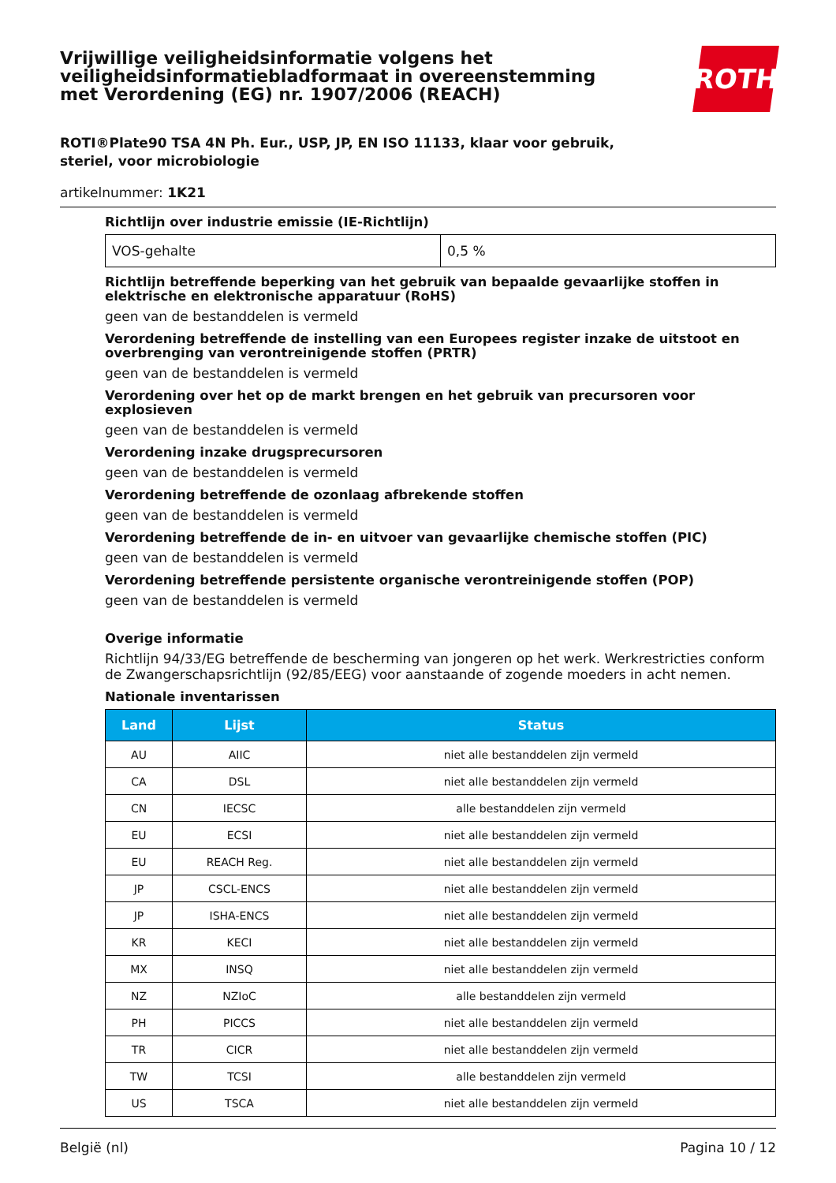Vrijwillige veiligheidsinformatie volgens het
veiligheidsinformatiebladformaat in overeenstemming
met Verordening (EG) nr. 1907/2006 (REACH)
ROTH
ROTI®Plate90 TSA 4N Ph. Eur., USP, JP, EN ISO 11133, klaar voor gebruik,
steriel, voor microbiologie
artikelnummer: 1K21
Richtlijn over industrie emissie (IE-Richtlijn)
| VOS-gehalte | 0,5 % |
Richtlijn betreffende beperking van het gebruik van bepaalde gevaarlijke stoffen in elektrische en elektronische apparatuur (RoHS)
geen van de bestanddelen is vermeld
Verordening betreffende de instelling van een Europees register inzake de uitstoot en overbrenging van verontreinigende stoffen (PRTR)
geen van de bestanddelen is vermeld
Verordening over het op de markt brengen en het gebruik van precursoren voor explosieven
geen van de bestanddelen is vermeld
Verordening inzake drugsprecursoren
geen van de bestanddelen is vermeld
Verordening betreffende de ozonlaag afbrekende stoffen
geen van de bestanddelen is vermeld
Verordening betreffende de in- en uitvoer van gevaarlijke chemische stoffen (PIC)
geen van de bestanddelen is vermeld
Verordening betreffende persistente organische verontreinigende stoffen (POP)
geen van de bestanddelen is vermeld
Overige informatie
Richtlijn 94/33/EG betreffende de bescherming van jongeren op het werk. Werkrestricties conform de Zwangerschapsrichtlijn (92/85/EEG) voor aanstaande of zogende moeders in acht nemen.
Nationale inventarissen
| Land | Lijst | Status |
| --- | --- | --- |
| AU | AIIC | niet alle bestanddelen zijn vermeld |
| CA | DSL | niet alle bestanddelen zijn vermeld |
| CN | IECSC | alle bestanddelen zijn vermeld |
| EU | ECSI | niet alle bestanddelen zijn vermeld |
| EU | REACH Reg. | niet alle bestanddelen zijn vermeld |
| JP | CSCL-ENCS | niet alle bestanddelen zijn vermeld |
| JP | ISHA-ENCS | niet alle bestanddelen zijn vermeld |
| KR | KECI | niet alle bestanddelen zijn vermeld |
| MX | INSQ | niet alle bestanddelen zijn vermeld |
| NZ | NZIoC | alle bestanddelen zijn vermeld |
| PH | PICCS | niet alle bestanddelen zijn vermeld |
| TR | CICR | niet alle bestanddelen zijn vermeld |
| TW | TCSI | alle bestanddelen zijn vermeld |
| US | TSCA | niet alle bestanddelen zijn vermeld |
België (nl) Pagina 10 / 12